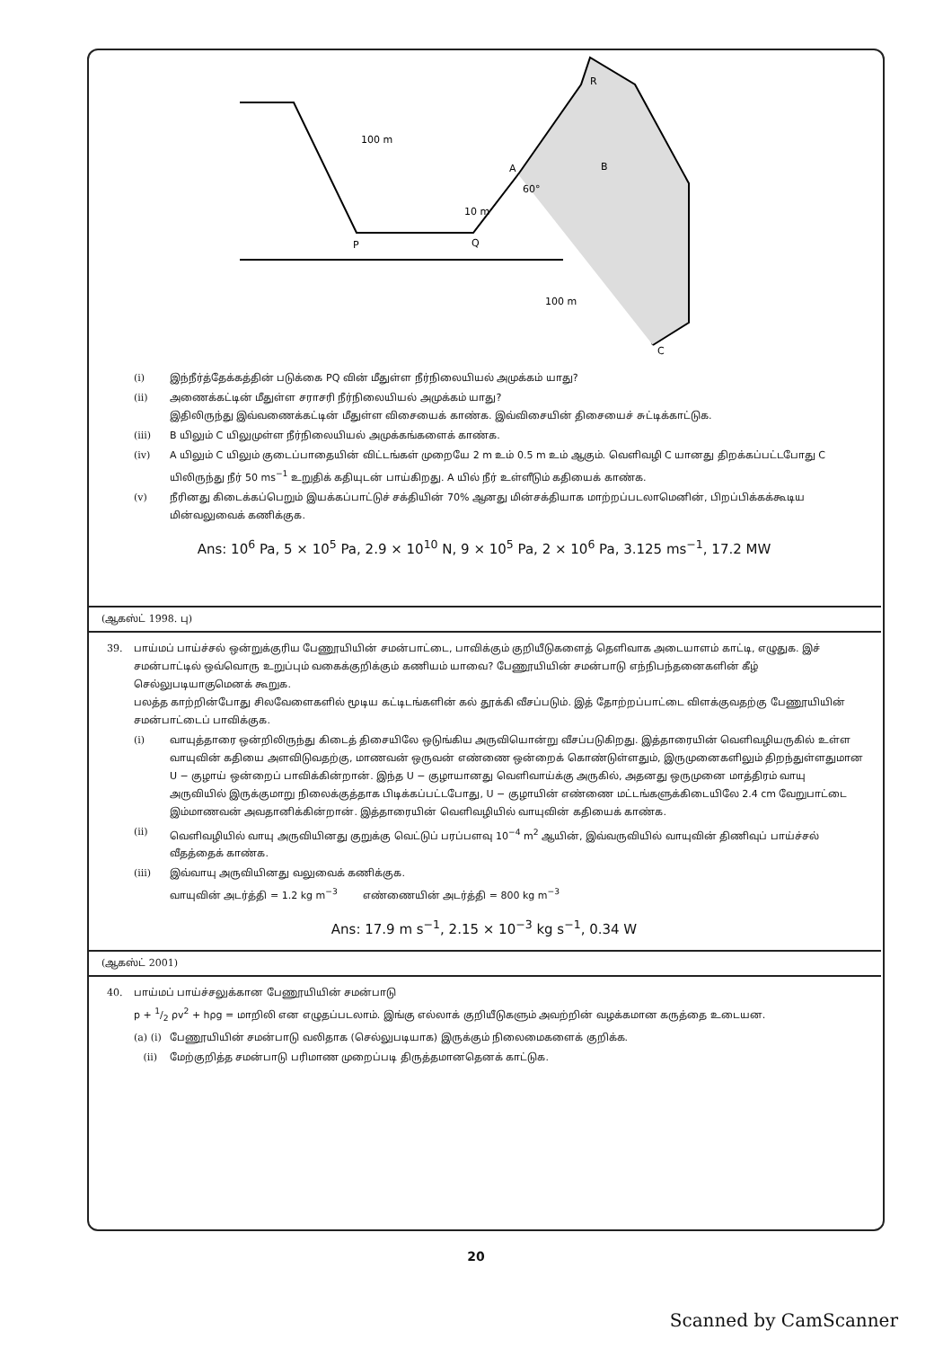100 m
10 m
60°
A
B
R
P
Q
100 m
C
(i) இந்நீர்த்தேக்கத்தின் படுக்கை PQ வின் மீதுள்ள நீர்நிலையியல் அமுக்கம் யாது?
(ii) அணைக்கட்டின் மீதுள்ள சராசரி நீர்நிலையியல் அமுக்கம் யாது?
இதிலிருந்து இவ்வணைக்கட்டின் மீதுள்ள விசையைக் காண்க. இவ்விசையின் திசையைச் சுட்டிக்காட்டுக.
(iii) B யிலும் C யிலுமுள்ள நீர்நிலையியல் அமுக்கங்களைக் காண்க.
(iv) A யிலும் C யிலும் குடைப்பாதையின் விட்டங்கள் முறையே 2 m உம் 0.5 m உம் ஆகும். வெளிவழி C யானது திறக்கப்பட்டபோது C யிலிருந்து நீர் 50 ms<sup>−1</sup> உறுதிக் கதியுடன் பாய்கிறது. A யில் நீர் உள்ளீடும் கதியைக் காண்க.
(v) நீரினது கிடைக்கப்பெறும் இயக்கப்பாட்டுச் சக்தியின் 70% ஆனது மின்சக்தியாக மாற்றப்படலாமெனின், பிறப்பிக்கக்கூடிய மின்வலுவைக் கணிக்குக.
Ans: 10<sup>6</sup> Pa, 5 × 10<sup>5</sup> Pa, 2.9 × 10<sup>10</sup> N, 9 × 10<sup>5</sup> Pa, 2 × 10<sup>6</sup> Pa, 3.125 ms<sup>−1</sup>, 17.2 MW
(ஆகஸ்ட் 1998. பு)
39. பாய்மப் பாய்ச்சல் ஒன்றுக்குரிய பேணூயியின் சமன்பாட்டை, பாவிக்கும் குறியீடுகளைத் தெளிவாக அடையாளம் காட்டி, எழுதுக. இச் சமன்பாட்டில் ஒவ்வொரு உறுப்பும் வகைக்குறிக்கும் கணியம் யாவை? பேணூயியின் சமன்பாடு எந்நிபந்தனைகளின் கீழ் செல்லுபடியாகுமெனக் கூறுக.
பலத்த காற்றின்போது சிலவேளைகளில் மூடிய கட்டிடங்களின் கல் தூக்கி வீசப்படும். இத் தோற்றப்பாட்டை விளக்குவதற்கு பேணூயியின் சமன்பாட்டைப் பாவிக்குக.
(i) வாயுத்தாரை ஒன்றிலிருந்து கிடைத் திசையிலே ஒடுங்கிய அருவியொன்று வீசப்படுகிறது. இத்தாரையின் வெளிவழியருகில் உள்ள வாயுவின் கதியை அளவிடுவதற்கு, மாணவன் ஒருவன் எண்ணை ஒன்றைக் கொண்டுள்ளதும், இருமுனைகளிலும் திறந்துள்ளதுமான U − குழாய் ஒன்றைப் பாவிக்கின்றான். இந்த U − குழாயானது வெளிவாய்க்கு அருகில், அதனது ஒருமுனை மாத்திரம் வாயு அருவியில் இருக்குமாறு நிலைக்குத்தாக பிடிக்கப்பட்டபோது, U − குழாயின் எண்ணை மட்டங்களுக்கிடையிலே 2.4 cm வேறுபாட்டை இம்மாணவன் அவதானிக்கின்றான். இத்தாரையின் வெளிவழியில் வாயுவின் கதியைக் காண்க.
(ii) வெளிவழியில் வாயு அருவியினது குறுக்கு வெட்டுப் பரப்பளவு 10<sup>−4</sup> m<sup>2</sup> ஆயின், இவ்வருவியில் வாயுவின் திணிவுப் பாய்ச்சல் வீதத்தைக் காண்க.
(iii) இவ்வாயு அருவியினது வலுவைக் கணிக்குக.
வாயுவின் அடர்த்தி = 1.2 kg m<sup>−3</sup> எண்ணையின் அடர்த்தி = 800 kg m<sup>−3</sup>
Ans: 17.9 m s<sup>−1</sup>, 2.15 × 10<sup>−3</sup> kg s<sup>−1</sup>, 0.34 W
(ஆகஸ்ட் 2001)
40. பாய்மப் பாய்ச்சலுக்கான பேணூயியின் சமன்பாடு
p + 1/2 ρv<sup>2</sup> + hρg = மாறிலி என எழுதப்படலாம். இங்கு எல்லாக் குறியீடுகளும் அவற்றின் வழக்கமான கருத்தை உடையன.
(a) (i) பேணூயியின் சமன்பாடு வலிதாக (செல்லுபடியாக) இருக்கும் நிலைமைகளைக் குறிக்க.
(ii) மேற்குறித்த சமன்பாடு பரிமாண முறைப்படி திருத்தமானதெனக் காட்டுக.
20
Scanned by CamScanner